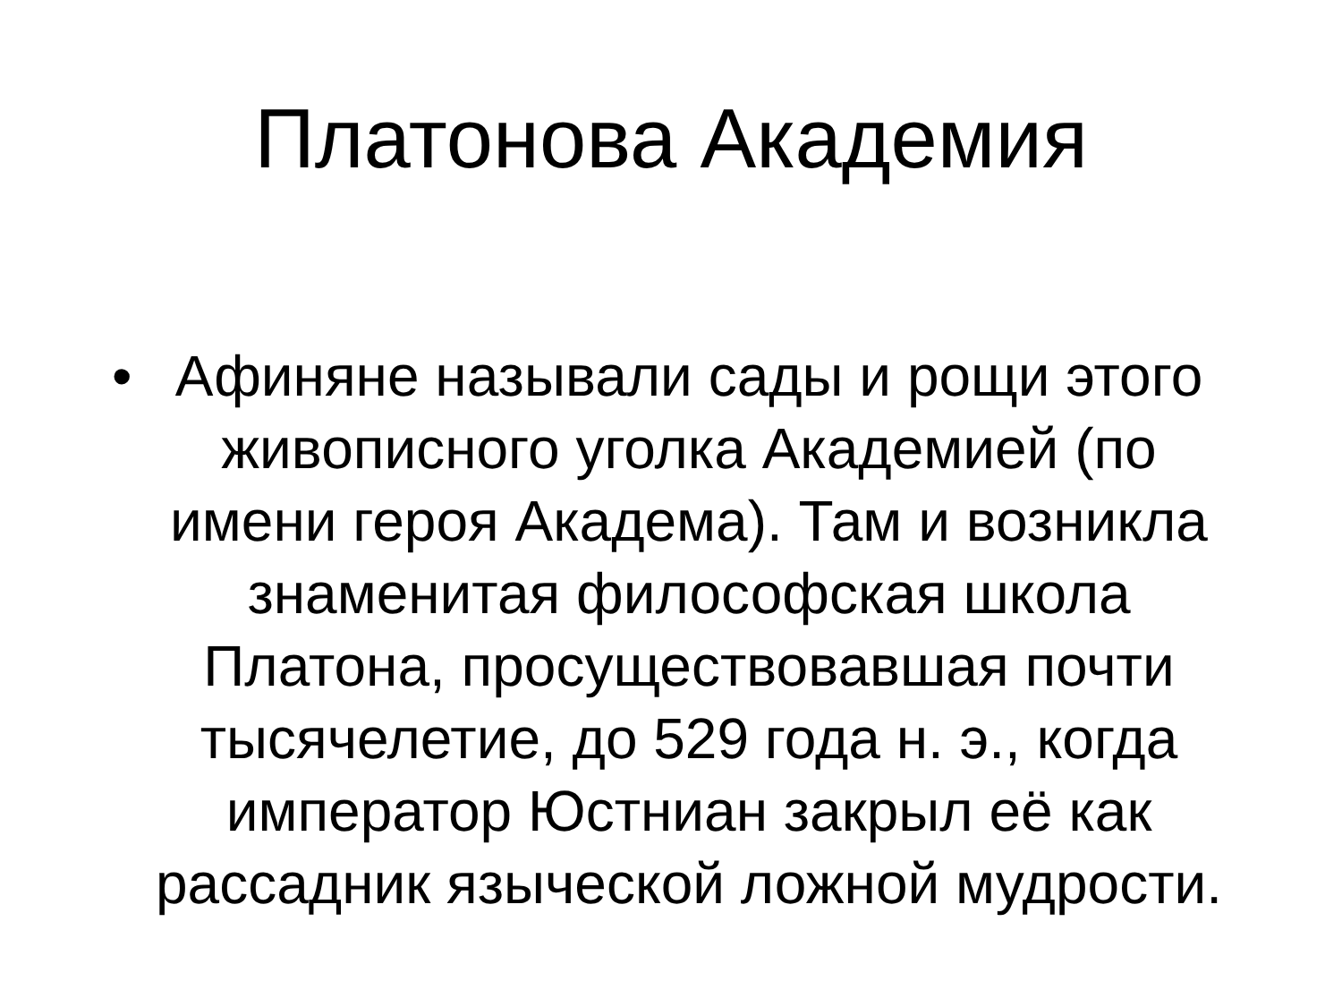Платонова Академия
• Афиняне называли сады и рощи этого живописного уголка Академией (по имени героя Академа). Там и возникла знаменитая философская школа Платона, просуществовавшая почти тысячелетие, до 529 года н. э., когда император Юстниан закрыл её как рассадник языческой ложной мудрости.